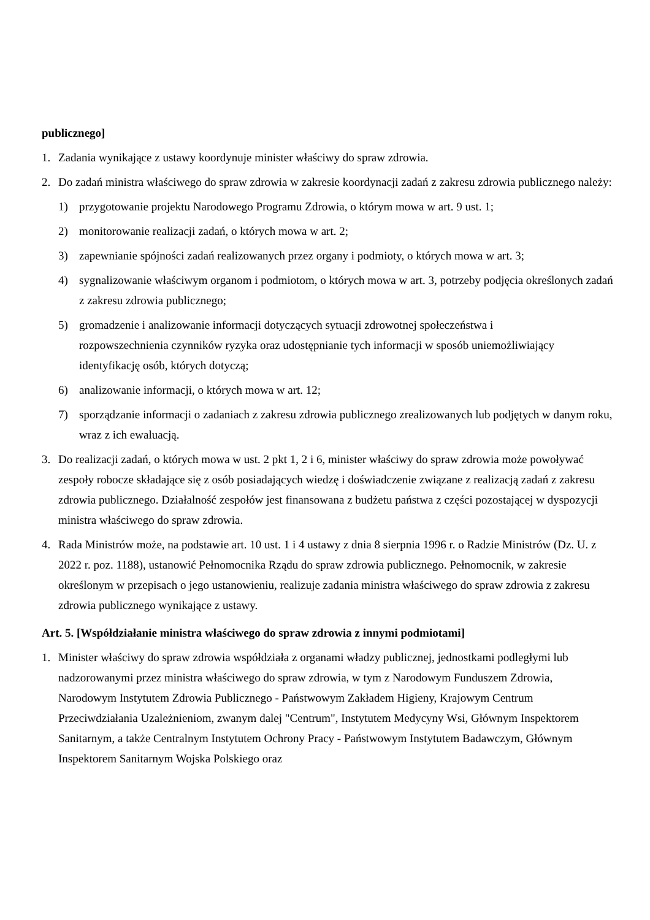publicznego]
1. Zadania wynikające z ustawy koordynuje minister właściwy do spraw zdrowia.
2. Do zadań ministra właściwego do spraw zdrowia w zakresie koordynacji zadań z zakresu zdrowia publicznego należy:
1) przygotowanie projektu Narodowego Programu Zdrowia, o którym mowa w art. 9 ust. 1;
2) monitorowanie realizacji zadań, o których mowa w art. 2;
3) zapewnianie spójności zadań realizowanych przez organy i podmioty, o których mowa w art. 3;
4) sygnalizowanie właściwym organom i podmiotom, o których mowa w art. 3, potrzeby podjęcia określonych zadań z zakresu zdrowia publicznego;
5) gromadzenie i analizowanie informacji dotyczących sytuacji zdrowotnej społeczeństwa i
rozpowszechnienia czynników ryzyka oraz udostępnianie tych informacji w sposób uniemożliwiający
identyfikację osób, których dotyczą;
6) analizowanie informacji, o których mowa w art. 12;
7) sporządzanie informacji o zadaniach z zakresu zdrowia publicznego zrealizowanych lub podjętych w danym roku, wraz z ich ewaluacją.
3. Do realizacji zadań, o których mowa w ust. 2 pkt 1, 2 i 6, minister właściwy do spraw zdrowia może powoływać zespoły robocze składające się z osób posiadających wiedzę i doświadczenie związane z realizacją zadań z zakresu zdrowia publicznego. Działalność zespołów jest finansowana z budżetu państwa z części pozostającej w dyspozycji ministra właściwego do spraw zdrowia.
4. Rada Ministrów może, na podstawie art. 10 ust. 1 i 4 ustawy z dnia 8 sierpnia 1996 r. o Radzie Ministrów (Dz. U. z 2022 r. poz. 1188), ustanowić Pełnomocnika Rządu do spraw zdrowia publicznego. Pełnomocnik, w zakresie określonym w przepisach o jego ustanowieniu, realizuje zadania ministra właściwego do spraw zdrowia z zakresu zdrowia publicznego wynikające z ustawy.
Art. 5. [Współdziałanie ministra właściwego do spraw zdrowia z innymi podmiotami]
1. Minister właściwy do spraw zdrowia współdziała z organami władzy publicznej, jednostkami podległymi lub nadzorowanymi przez ministra właściwego do spraw zdrowia, w tym z Narodowym Funduszem Zdrowia, Narodowym Instytutem Zdrowia Publicznego - Państwowym Zakładem Higieny, Krajowym Centrum Przeciwdziałania Uzależnieniom, zwanym dalej "Centrum", Instytutem Medycyny Wsi, Głównym Inspektorem Sanitarnym, a także Centralnym Instytutem Ochrony Pracy - Państwowym Instytutem Badawczym, Głównym Inspektorem Sanitarnym Wojska Polskiego oraz